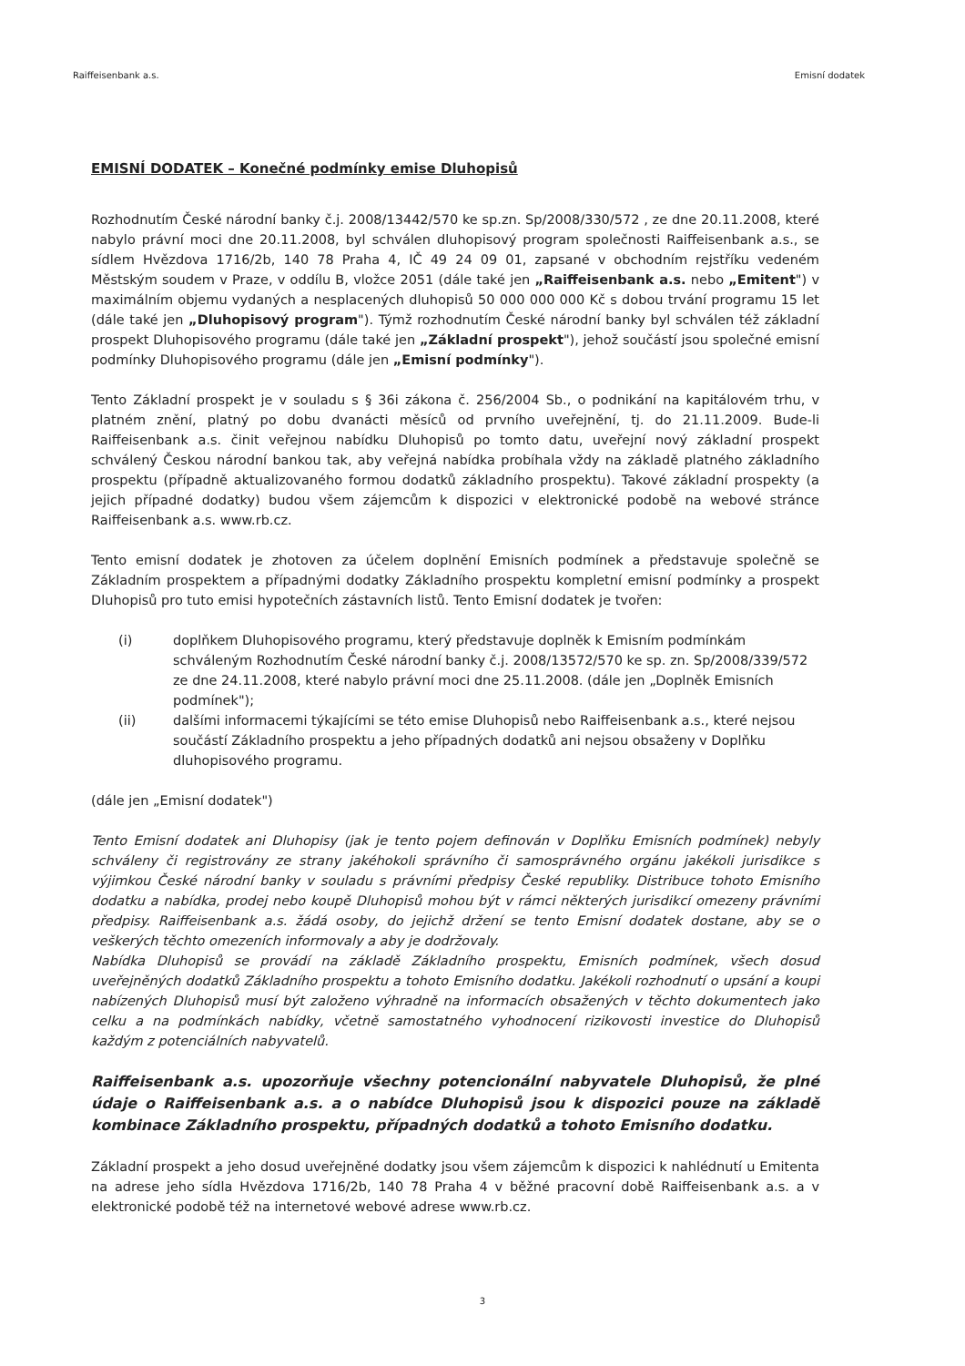Raiffeisenbank a.s. Emisní dodatek
EMISNÍ DODATEK – Konečné podmínky emise Dluhopisů
Rozhodnutím České národní banky č.j. 2008/13442/570 ke sp.zn. Sp/2008/330/572 , ze dne 20.11.2008, které nabylo právní moci dne 20.11.2008, byl schválen dluhopisový program společnosti Raiffeisenbank a.s., se sídlem Hvězdova 1716/2b, 140 78 Praha 4, IČ 49 24 09 01, zapsané v obchodním rejstříku vedeném Městským soudem v Praze, v oddílu B, vložce 2051 (dále také jen „Raiffeisenbank a.s. nebo „Emitent") v maximálním objemu vydaných a nesplacených dluhopisů 50 000 000 000 Kč s dobou trvání programu 15 let (dále také jen „Dluhopisový program"). Týmž rozhodnutím České národní banky byl schválen též základní prospekt Dluhopisového programu (dále také jen „Základní prospekt"), jehož součástí jsou společné emisní podmínky Dluhopisového programu (dále jen „Emisní podmínky").
Tento Základní prospekt je v souladu s § 36i zákona č. 256/2004 Sb., o podnikání na kapitálovém trhu, v platném znění, platný po dobu dvanácti měsíců od prvního uveřejnění, tj. do 21.11.2009. Bude-li Raiffeisenbank a.s. činit veřejnou nabídku Dluhopisů po tomto datu, uveřejní nový základní prospekt schválený Českou národní bankou tak, aby veřejná nabídka probíhala vždy na základě platného základního prospektu (případně aktualizovaného formou dodatků základního prospektu). Takové základní prospekty (a jejich případné dodatky) budou všem zájemcům k dispozici v elektronické podobě na webové stránce Raiffeisenbank a.s. www.rb.cz.
Tento emisní dodatek je zhotoven za účelem doplnění Emisních podmínek a představuje společně se Základním prospektem a případnými dodatky Základního prospektu kompletní emisní podmínky a prospekt Dluhopisů pro tuto emisi hypotečních zástavních listů. Tento Emisní dodatek je tvořen:
(i) doplňkem Dluhopisového programu, který představuje doplněk k Emisním podmínkám schváleným Rozhodnutím České národní banky č.j. 2008/13572/570 ke sp. zn. Sp/2008/339/572 ze dne 24.11.2008, které nabylo právní moci dne 25.11.2008. (dále jen „Doplněk Emisních podmínek");
(ii) dalšími informacemi týkajícími se této emise Dluhopisů nebo Raiffeisenbank a.s., které nejsou součástí Základního prospektu a jeho případných dodatků ani nejsou obsaženy v Doplňku dluhopisového programu.
(dále jen „Emisní dodatek")
Tento Emisní dodatek ani Dluhopisy (jak je tento pojem definován v Doplňku Emisních podmínek) nebyly schváleny či registrovány ze strany jakéhokoli správního či samosprávného orgánu jakékoli jurisdikce s výjimkou České národní banky v souladu s právními předpisy České republiky. Distribuce tohoto Emisního dodatku a nabídka, prodej nebo koupě Dluhopisů mohou být v rámci některých jurisdikcí omezeny právními předpisy. Raiffeisenbank a.s. žádá osoby, do jejichž držení se tento Emisní dodatek dostane, aby se o veškerých těchto omezeních informovaly a aby je dodržovaly.
Nabídka Dluhopisů se provádí na základě Základního prospektu, Emisních podmínek, všech dosud uveřejněných dodatků Základního prospektu a tohoto Emisního dodatku. Jakékoli rozhodnutí o upsání a koupi nabízených Dluhopisů musí být založeno výhradně na informacích obsažených v těchto dokumentech jako celku a na podmínkách nabídky, včetně samostatného vyhodnocení rizikovosti investice do Dluhopisů každým z potenciálních nabyvatelů.
Raiffeisenbank a.s. upozorňuje všechny potencionální nabyvatele Dluhopisů, že plné údaje o Raiffeisenbank a.s. a o nabídce Dluhopisů jsou k dispozici pouze na základě kombinace Základního prospektu, případných dodatků a tohoto Emisního dodatku.
Základní prospekt a jeho dosud uveřejněné dodatky jsou všem zájemcům k dispozici k nahlédnutí u Emitenta na adrese jeho sídla Hvězdova 1716/2b, 140 78 Praha 4 v běžné pracovní době Raiffeisenbank a.s. a v elektronické podobě též na internetové webové adrese www.rb.cz.
3